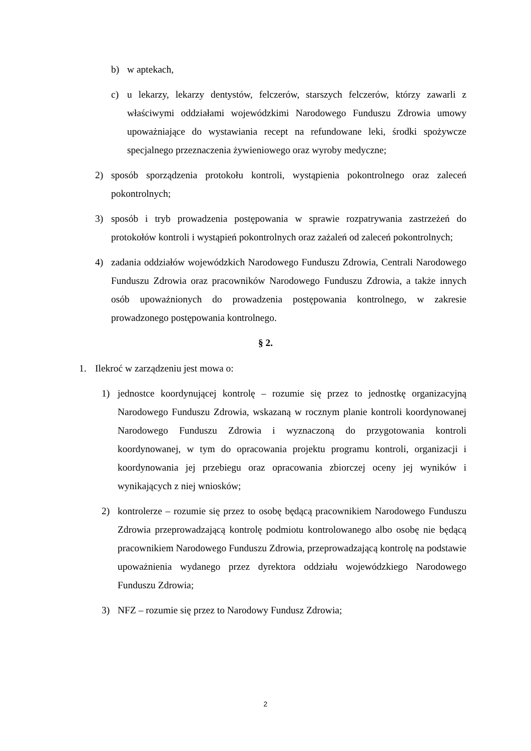b) w aptekach,
c) u lekarzy, lekarzy dentystów, felczerów, starszych felczerów, którzy zawarli z właściwymi oddziałami wojewódzkimi Narodowego Funduszu Zdrowia umowy upoważniające do wystawiania recept na refundowane leki, środki spożywcze specjalnego przeznaczenia żywieniowego oraz wyroby medyczne;
2) sposób sporządzenia protokołu kontroli, wystąpienia pokontrolnego oraz zaleceń pokontrolnych;
3) sposób i tryb prowadzenia postępowania w sprawie rozpatrywania zastrzeżeń do protokołów kontroli i wystąpień pokontrolnych oraz zażaleń od zaleceń pokontrolnych;
4) zadania oddziałów wojewódzkich Narodowego Funduszu Zdrowia, Centrali Narodowego Funduszu Zdrowia oraz pracowników Narodowego Funduszu Zdrowia, a także innych osób upoważnionych do prowadzenia postępowania kontrolnego, w zakresie prowadzonego postępowania kontrolnego.
§ 2.
1. Ilekroć w zarządzeniu jest mowa o:
1) jednostce koordynującej kontrolę – rozumie się przez to jednostkę organizacyjną Narodowego Funduszu Zdrowia, wskazaną w rocznym planie kontroli koordynowanej Narodowego Funduszu Zdrowia i wyznaczoną do przygotowania kontroli koordynowanej, w tym do opracowania projektu programu kontroli, organizacji i koordynowania jej przebiegu oraz opracowania zbiorczej oceny jej wyników i wynikających z niej wniosków;
2) kontrolerze – rozumie się przez to osobę będącą pracownikiem Narodowego Funduszu Zdrowia przeprowadzającą kontrolę podmiotu kontrolowanego albo osobę nie będącą pracownikiem Narodowego Funduszu Zdrowia, przeprowadzającą kontrolę na podstawie upoważnienia wydanego przez dyrektora oddziału wojewódzkiego Narodowego Funduszu Zdrowia;
3) NFZ – rozumie się przez to Narodowy Fundusz Zdrowia;
2